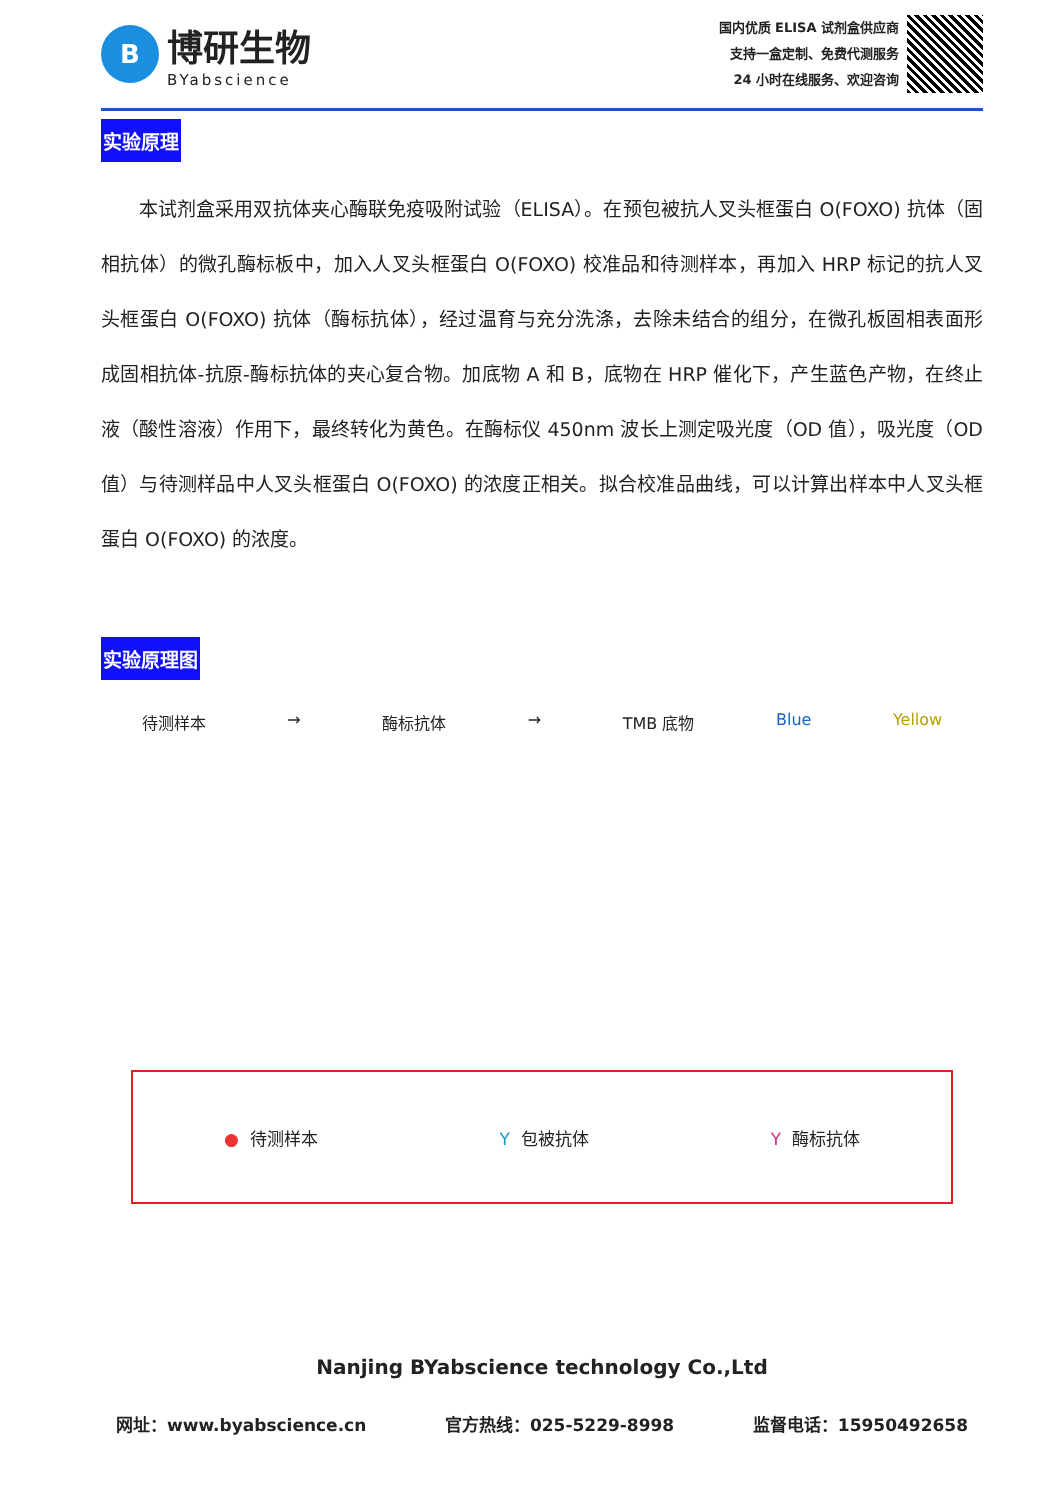B
博研生物
BYabscience
国内优质 ELISA 试剂盒供应商
支持一盒定制、免费代测服务
24 小时在线服务、欢迎咨询
实验原理
本试剂盒采用双抗体夹心酶联免疫吸附试验（ELISA）。在预包被抗人叉头框蛋白 O(FOXO) 抗体（固相抗体）的微孔酶标板中，加入人叉头框蛋白 O(FOXO) 校准品和待测样本，再加入 HRP 标记的抗人叉头框蛋白 O(FOXO) 抗体（酶标抗体），经过温育与充分洗涤，去除未结合的组分，在微孔板固相表面形成固相抗体-抗原-酶标抗体的夹心复合物。加底物 A 和 B，底物在 HRP 催化下，产生蓝色产物，在终止液（酸性溶液）作用下，最终转化为黄色。在酶标仪 450nm 波长上测定吸光度（OD 值），吸光度（OD 值）与待测样品中人叉头框蛋白 O(FOXO) 的浓度正相关。拟合校准品曲线，可以计算出样本中人叉头框蛋白 O(FOXO) 的浓度。
实验原理图
待测样本 → 酶标抗体 → TMB 底物 Blue Yellow
● 待测样本 Y 包被抗体 Y 酶标抗体
Nanjing BYabscience technology Co.,Ltd
网址：www.byabscience.cn 官方热线：025-5229-8998 监督电话：15950492658